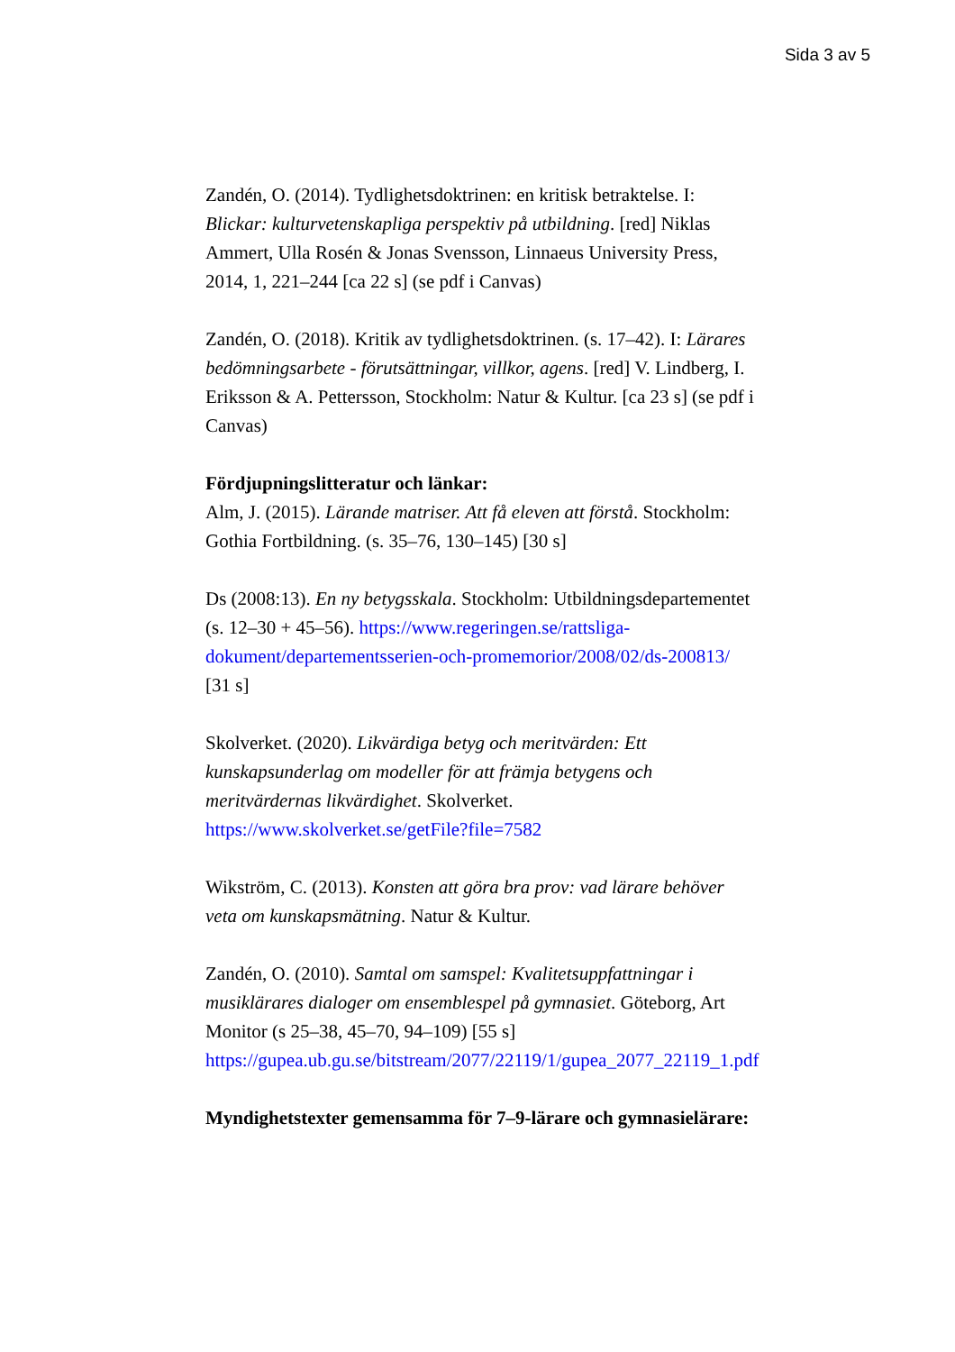Sida 3 av 5
Zandén, O. (2014). Tydlighetsdoktrinen: en kritisk betraktelse. I: Blickar: kulturvetenskapliga perspektiv på utbildning. [red] Niklas Ammert, Ulla Rosén & Jonas Svensson, Linnaeus University Press, 2014, 1, 221–244 [ca 22 s] (se pdf i Canvas)
Zandén, O. (2018). Kritik av tydlighetsdoktrinen. (s. 17–42). I: Lärares bedömningsarbete - förutsättningar, villkor, agens. [red] V. Lindberg, I. Eriksson & A. Pettersson, Stockholm: Natur & Kultur. [ca 23 s] (se pdf i Canvas)
Fördjupningslitteratur och länkar:
Alm, J. (2015). Lärande matriser. Att få eleven att förstå. Stockholm: Gothia Fortbildning. (s. 35–76, 130–145) [30 s]
Ds (2008:13). En ny betygsskala. Stockholm: Utbildningsdepartementet (s. 12–30 + 45–56). https://www.regeringen.se/rattsliga-dokument/departementsserien-och-promemorior/2008/02/ds-200813/ [31 s]
Skolverket. (2020). Likvärdiga betyg och meritvärden: Ett kunskapsunderlag om modeller för att främja betygens och meritvärdernas likvärdighet. Skolverket. https://www.skolverket.se/getFile?file=7582
Wikström, C. (2013). Konsten att göra bra prov: vad lärare behöver veta om kunskapsmätning. Natur & Kultur.
Zandén, O. (2010). Samtal om samspel: Kvalitetsuppfattningar i musiklärares dialoger om ensemblespel på gymnasiet. Göteborg, Art Monitor (s 25–38, 45–70, 94–109) [55 s] https://gupea.ub.gu.se/bitstream/2077/22119/1/gupea_2077_22119_1.pdf
Myndighetstexter gemensamma för 7–9-lärare och gymnasielärare: